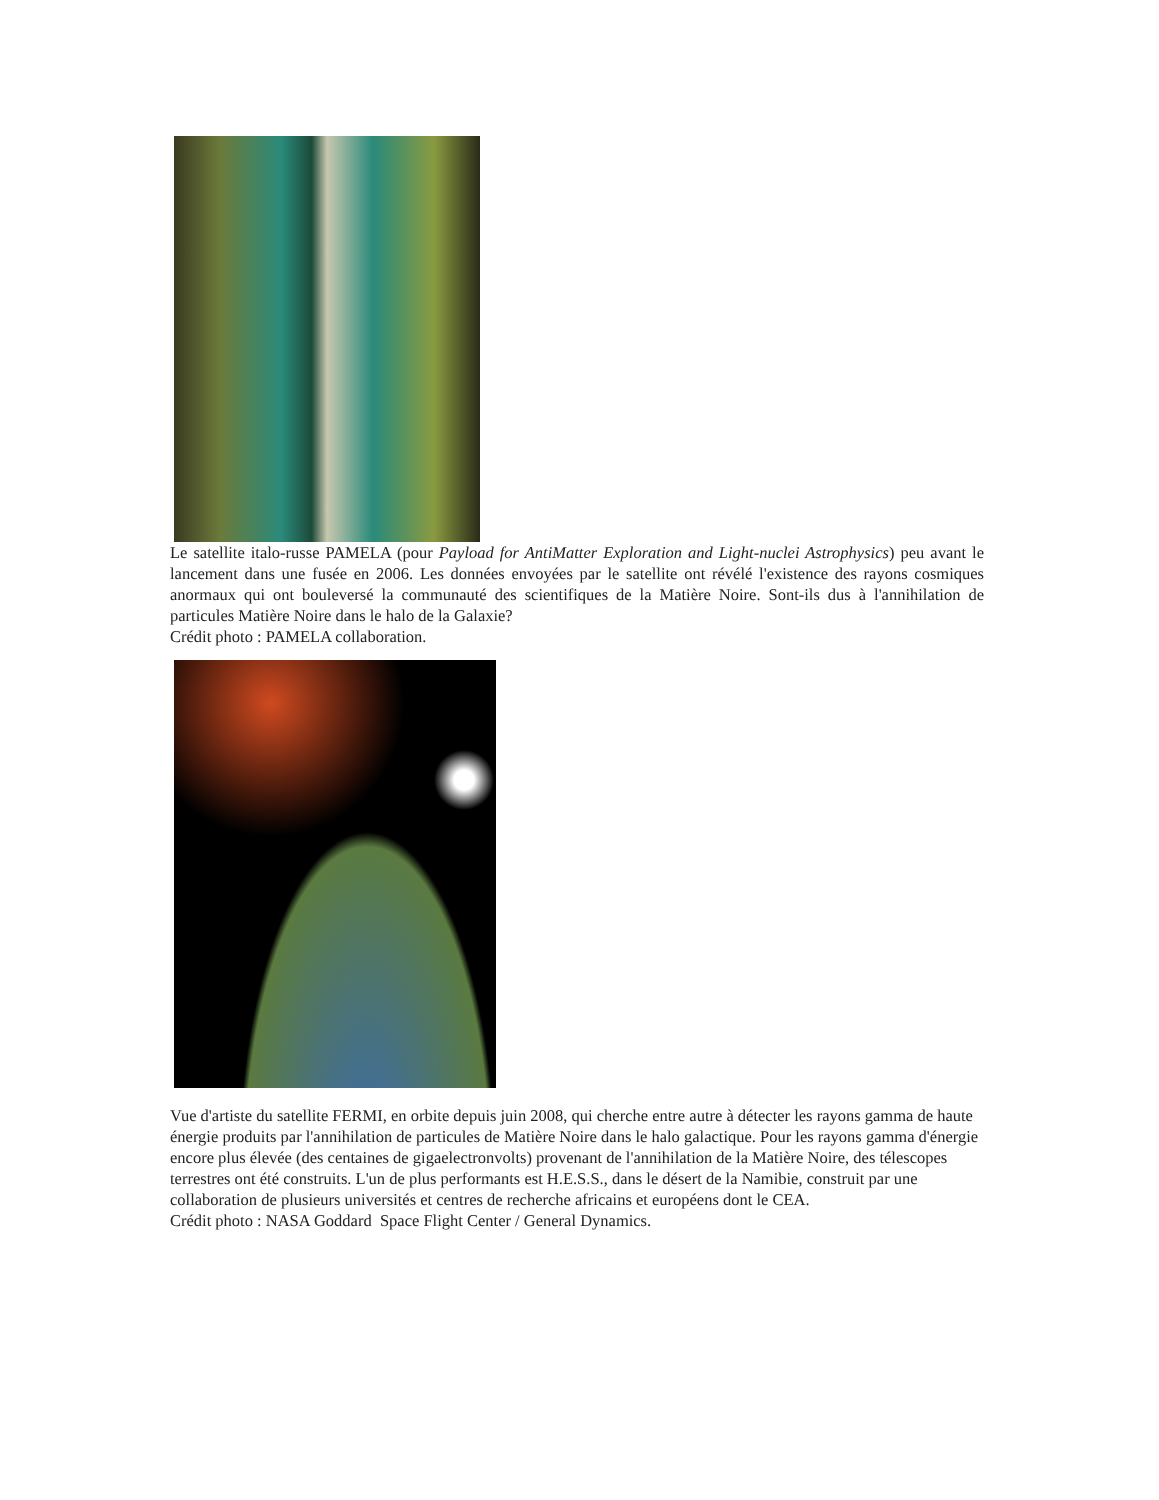Le satellite italo-russe PAMELA (pour Payload for AntiMatter Exploration and Light-nuclei Astrophysics) peu avant le lancement dans une fusée en 2006. Les données envoyées par le satellite ont révélé l'existence des rayons cosmiques anormaux qui ont bouleversé la communauté des scientifiques de la Matière Noire. Sont-ils dus à l'annihilation de particules Matière Noire dans le halo de la Galaxie?
Crédit photo : PAMELA collaboration.
Vue d'artiste du satellite FERMI, en orbite depuis juin 2008, qui cherche entre autre à détecter les rayons gamma de haute énergie produits par l'annihilation de particules de Matière Noire dans le halo galactique. Pour les rayons gamma d'énergie encore plus élevée (des centaines de gigaelectronvolts) provenant de l'annihilation de la Matière Noire, des télescopes terrestres ont été construits. L'un de plus performants est H.E.S.S., dans le désert de la Namibie, construit par une collaboration de plusieurs universités et centres de recherche africains et européens dont le CEA.
Crédit photo : NASA Goddard Space Flight Center / General Dynamics.